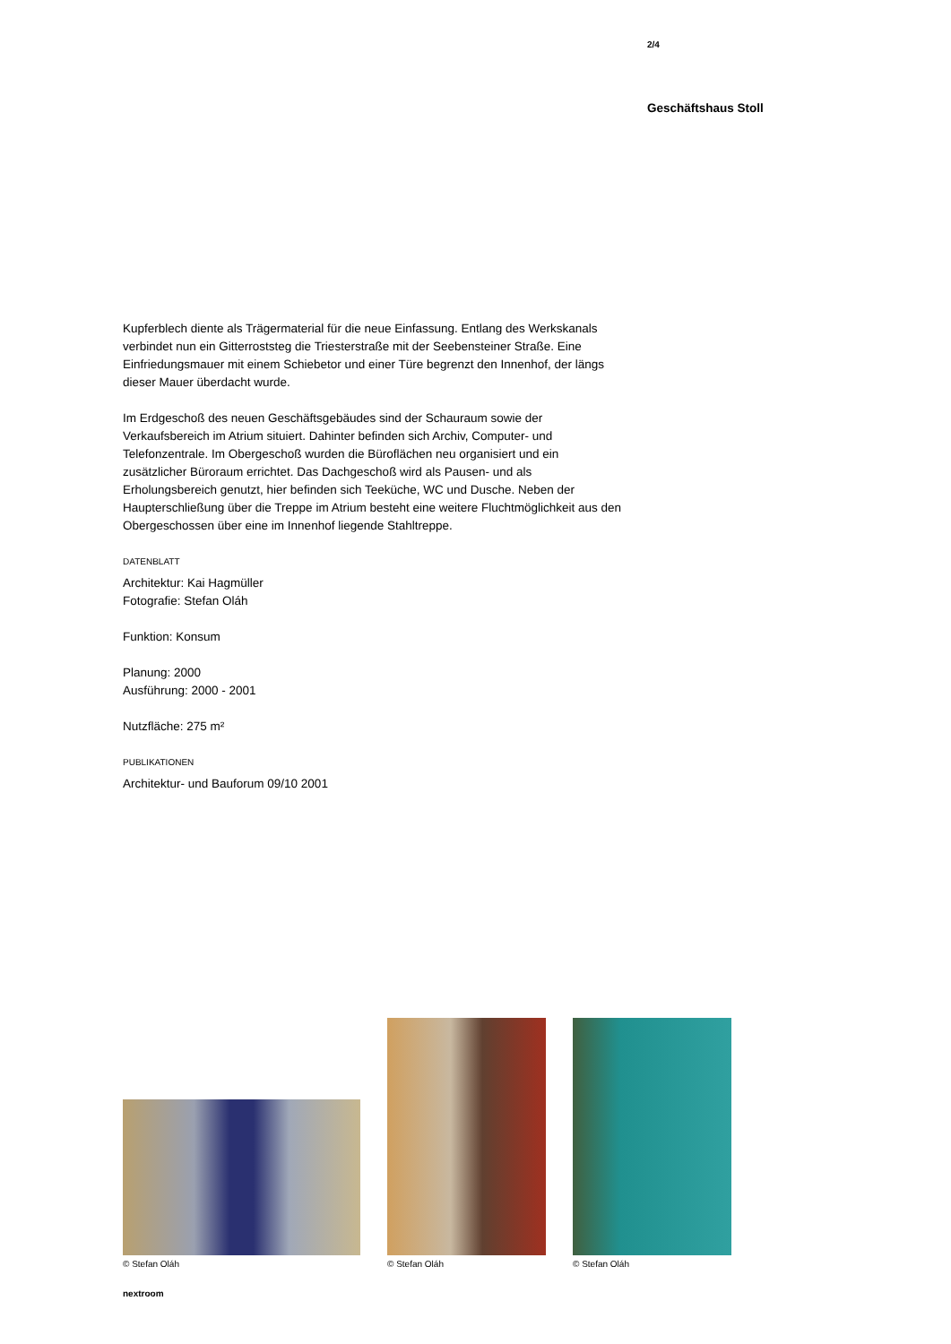2/4
Geschäftshaus Stoll
Kupferblech diente als Trägermaterial für die neue Einfassung. Entlang des Werkskanals verbindet nun ein Gitterroststeg die Triesterstraße mit der Seebensteiner Straße. Eine Einfriedungsmauer mit einem Schiebetor und einer Türe begrenzt den Innenhof, der längs dieser Mauer überdacht wurde.
Im Erdgeschoß des neuen Geschäftsgebäudes sind der Schauraum sowie der Verkaufsbereich im Atrium situiert. Dahinter befinden sich Archiv, Computer- und Telefonzentrale. Im Obergeschoß wurden die Büroflächen neu organisiert und ein zusätzlicher Büroraum errichtet. Das Dachgeschoß wird als Pausen- und als Erholungsbereich genutzt, hier befinden sich Teeküche, WC und Dusche. Neben der Haupterschließung über die Treppe im Atrium besteht eine weitere Fluchtmöglichkeit aus den Obergeschossen über eine im Innenhof liegende Stahltreppe.
DATENBLATT
Architektur: Kai Hagmüller
Fotografie: Stefan Oláh
Funktion: Konsum
Planung: 2000
Ausführung: 2000 - 2001
Nutzfläche: 275 m²
PUBLIKATIONEN
Architektur- und Bauforum 09/10 2001
© Stefan Oláh
© Stefan Oláh
© Stefan Oláh
nextroom